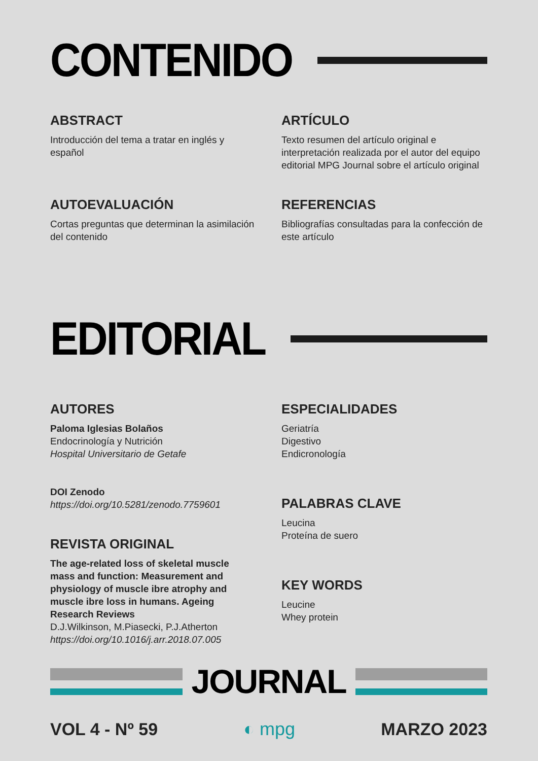CONTENIDO
ABSTRACT
Introducción del tema a tratar en inglés y español
ARTÍCULO
Texto resumen del artículo original e interpretación realizada por el autor del equipo editorial MPG Journal sobre el artículo original
AUTOEVALUACIÓN
Cortas preguntas que determinan la asimilación del contenido
REFERENCIAS
Bibliografías consultadas para la confección de este artículo
EDITORIAL
AUTORES
Paloma Iglesias Bolaños
Endocrinología y Nutrición
Hospital Universitario de Getafe
DOI Zenodo
https://doi.org/10.5281/zenodo.7759601
REVISTA ORIGINAL
The age-related loss of skeletal muscle mass and function: Measurement and physiology of muscle ibre atrophy and muscle ibre loss in humans. Ageing Research Reviews
D.J.Wilkinson, M.Piasecki, P.J.Atherton
https://doi.org/10.1016/j.arr.2018.07.005
ESPECIALIDADES
Geriatría
Digestivo
Endicronología
PALABRAS CLAVE
Leucina
Proteína de suero
KEY WORDS
Leucine
Whey protein
JOURNAL
VOL 4 - Nº 59 ◐ mpg MARZO 2023